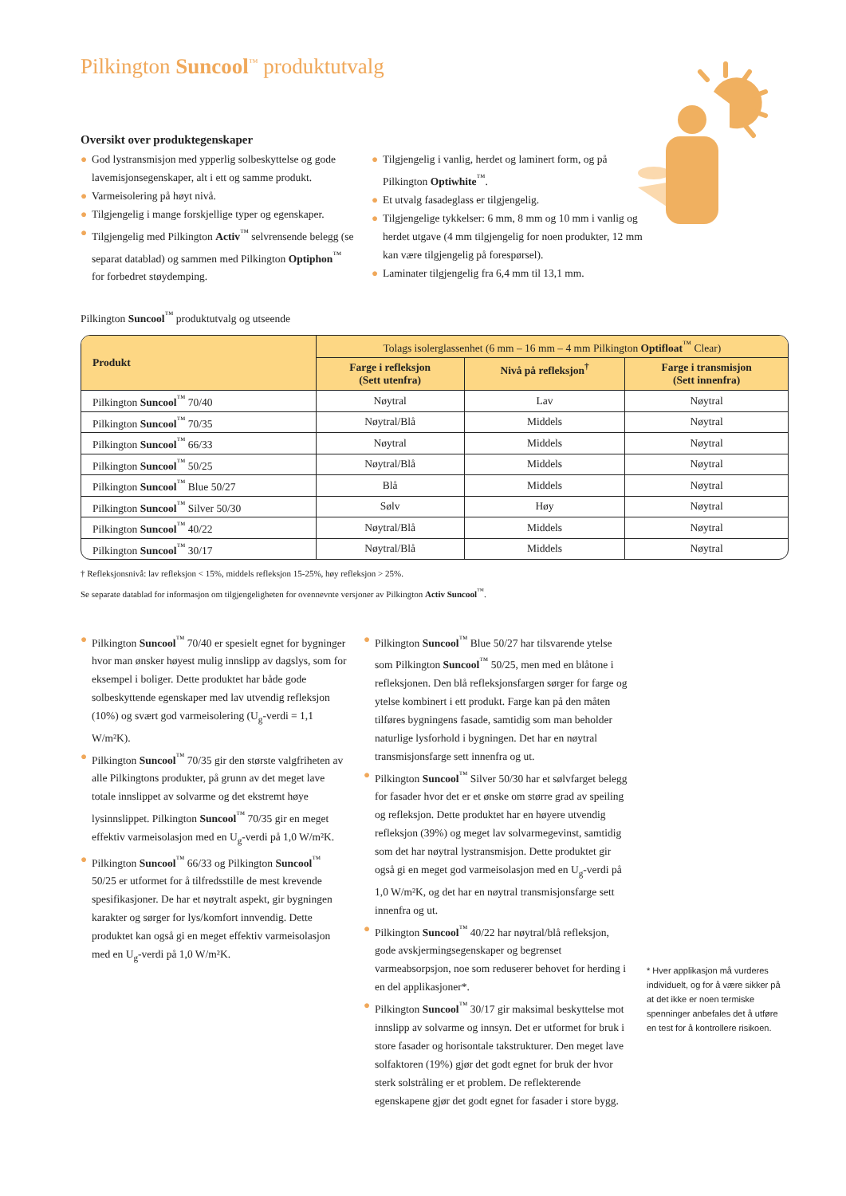Pilkington Suncool<sup>™</sup> produktutvalg
Oversikt over produktegenskaper
● God lystransmisjon med ypperlig solbeskyttelse og gode lavemisjonsegenskaper, alt i ett og samme produkt.
● Varmeisolering på høyt nivå.
● Tilgjengelig i mange forskjellige typer og egenskaper.
● Tilgjengelig med Pilkington Activ<sup>™</sup> selvrensende belegg (se separat datablad) og sammen med Pilkington Optiphon<sup>™</sup> for forbedret støydemping.
● Tilgjengelig i vanlig, herdet og laminert form, og på Pilkington Optiwhite<sup>™</sup>.
● Et utvalg fasadeglass er tilgjengelig.
● Tilgjengelige tykkelser: 6 mm, 8 mm og 10 mm i vanlig og herdet utgave (4 mm tilgjengelig for noen produkter, 12 mm kan være tilgjengelig på forespørsel).
● Laminater tilgjengelig fra 6,4 mm til 13,1 mm.
Pilkington Suncool<sup>™</sup> produktutvalg og utseende
| Produkt | Tolags isolerglassenhet (6 mm – 16 mm – 4 mm Pilkington Optifloat<sup>™</sup> Clear) | | |
| --- | --- | --- | --- |
| | Farge i refleksjon (Sett utenfra) | Nivå på refleksjon<sup>†</sup> | Farge i transmisjon (Sett innenfra) |
| Pilkington Suncool<sup>™</sup> 70/40 | Nøytral | Lav | Nøytral |
| Pilkington Suncool<sup>™</sup> 70/35 | Nøytral/Blå | Middels | Nøytral |
| Pilkington Suncool<sup>™</sup> 66/33 | Nøytral | Middels | Nøytral |
| Pilkington Suncool<sup>™</sup> 50/25 | Nøytral/Blå | Middels | Nøytral |
| Pilkington Suncool<sup>™</sup> Blue 50/27 | Blå | Middels | Nøytral |
| Pilkington Suncool<sup>™</sup> Silver 50/30 | Sølv | Høy | Nøytral |
| Pilkington Suncool<sup>™</sup> 40/22 | Nøytral/Blå | Middels | Nøytral |
| Pilkington Suncool<sup>™</sup> 30/17 | Nøytral/Blå | Middels | Nøytral |
† Refleksjonsnivå: lav refleksjon < 15%, middels refleksjon 15-25%, høy refleksjon > 25%.
Se separate datablad for informasjon om tilgjengeligheten for ovennevnte versjoner av Pilkington Activ Suncool<sup>™</sup>.
● Pilkington Suncool<sup>™</sup> 70/40 er spesielt egnet for bygninger hvor man ønsker høyest mulig innslipp av dagslys, som for eksempel i boliger. Dette produktet har både gode solbeskyttende egenskaper med lav utvendig refleksjon (10%) og svært god varmeisolering (U<sub>g</sub>-verdi = 1,1 W/m²K).
● Pilkington Suncool<sup>™</sup> 70/35 gir den største valgfriheten av alle Pilkingtons produkter, på grunn av det meget lave totale innslippet av solvarme og det ekstremt høye lysinnslippet. Pilkington Suncool<sup>™</sup> 70/35 gir en meget effektiv varmeisolasjon med en U<sub>g</sub>-verdi på 1,0 W/m²K.
● Pilkington Suncool<sup>™</sup> 66/33 og Pilkington Suncool<sup>™</sup> 50/25 er utformet for å tilfredsstille de mest krevende spesifikasjoner. De har et nøytralt aspekt, gir bygningen karakter og sørger for lys/komfort innvendig. Dette produktet kan også gi en meget effektiv varmeisolasjon med en U<sub>g</sub>-verdi på 1,0 W/m²K.
● Pilkington Suncool<sup>™</sup> Blue 50/27 har tilsvarende ytelse som Pilkington Suncool<sup>™</sup> 50/25, men med en blåtone i refleksjonen. Den blå refleksjonsfargen sørger for farge og ytelse kombinert i ett produkt. Farge kan på den måten tilføres bygningens fasade, samtidig som man beholder naturlige lysforhold i bygningen. Det har en nøytral transmisjonsfarge sett innenfra og ut.
● Pilkington Suncool<sup>™</sup> Silver 50/30 har et sølvfarget belegg for fasader hvor det er et ønske om større grad av speiling og refleksjon. Dette produktet har en høyere utvendig refleksjon (39%) og meget lav solvarmegevinst, samtidig som det har nøytral lystransmisjon. Dette produktet gir også gi en meget god varmeisolasjon med en U<sub>g</sub>-verdi på 1,0 W/m²K, og det har en nøytral transmisjonsfarge sett innenfra og ut.
● Pilkington Suncool<sup>™</sup> 40/22 har nøytral/blå refleksjon, gode avskjermingsegenskaper og begrenset varmeabsorpsjon, noe som reduserer behovet for herding i en del applikasjoner*.
● Pilkington Suncool<sup>™</sup> 30/17 gir maksimal beskyttelse mot innslipp av solvarme og innsyn. Det er utformet for bruk i store fasader og horisontale takstrukturer. Den meget lave solfaktoren (19%) gjør det godt egnet for bruk der hvor sterk solstråling er et problem. De reflekterende egenskapene gjør det godt egnet for fasader i store bygg.
* Hver applikasjon må vurderes individuelt, og for å være sikker på at det ikke er noen termiske spenninger anbefales det å utføre en test for å kontrollere risikoen.